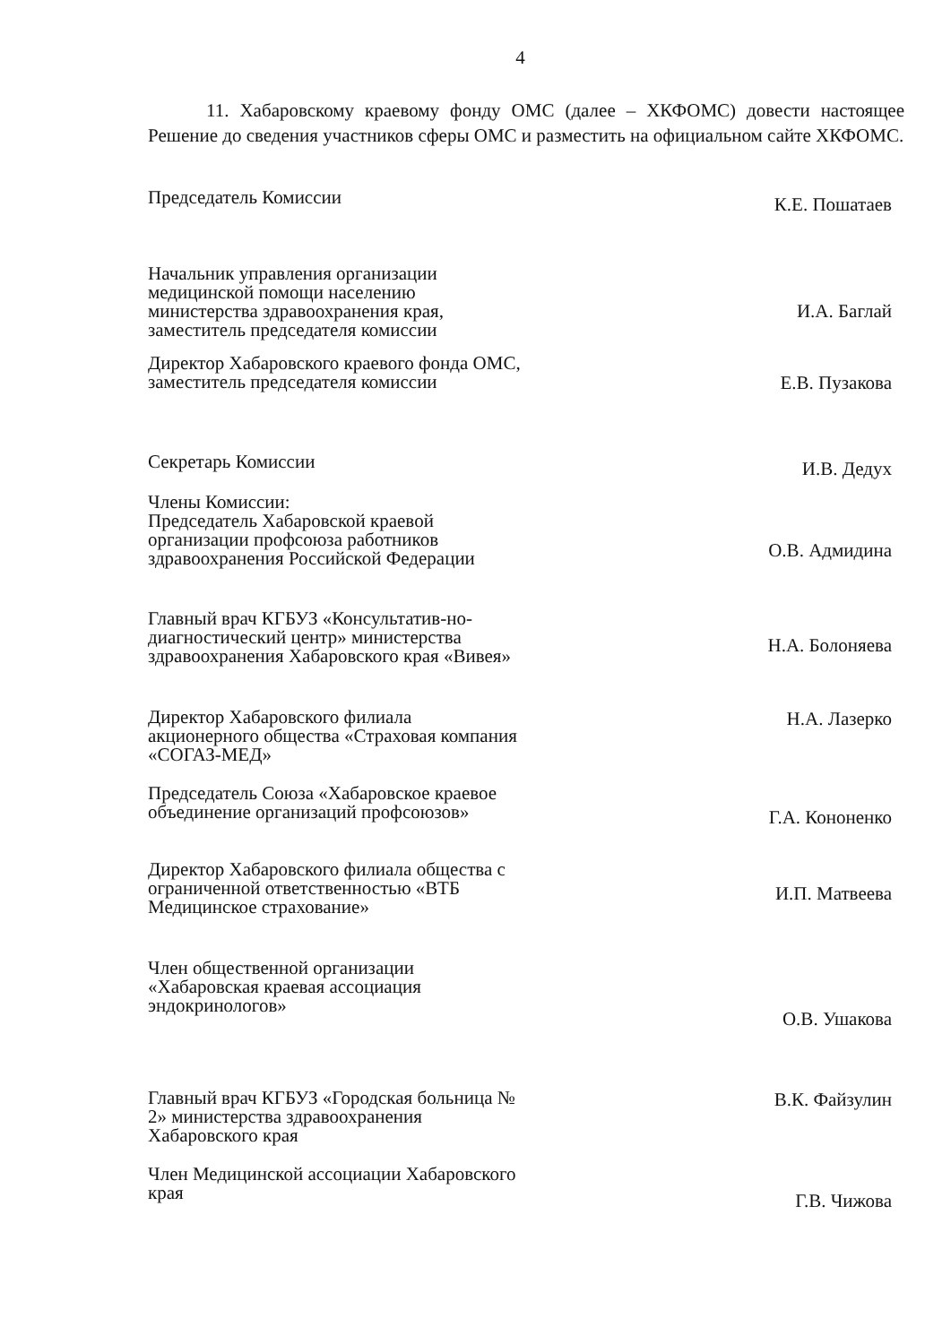4
11. Хабаровскому краевому фонду ОМС (далее – ХКФОМС) довести настоящее Решение до сведения участников сферы ОМС и разместить на официальном сайте ХКФОМС.
Председатель Комиссии
К.Е. Пошатаев
Начальник управления организации медицинской помощи населению министерства здравоохранения края, заместитель председателя комиссии
И.А. Баглай
Директор Хабаровского краевого фонда ОМС, заместитель председателя комиссии
Е.В. Пузакова
Секретарь Комиссии
И.В. Дедух
Члены Комиссии:
Председатель Хабаровской краевой организации профсоюза работников здравоохранения Российской Федерации
О.В. Адмидина
Главный врач КГБУЗ «Консультатив-но-диагностический центр» министерства здравоохранения Хабаровского края «Вивея»
Н.А. Болоняева
Директор Хабаровского филиала акционерного общества «Страховая компания «СОГАЗ-МЕД»
Н.А. Лазерко
Председатель Союза «Хабаровское краевое объединение организаций профсоюзов»
Г.А. Кононенко
Директор Хабаровского филиала общества с ограниченной ответственностью «ВТБ Медицинское страхование»
И.П. Матвеева
Член общественной организации «Хабаровская краевая ассоциация эндокринологов»
О.В. Ушакова
Главный врач КГБУЗ «Городская больница № 2» министерства здравоохранения Хабаровского края
В.К. Файзулин
Член Медицинской ассоциации Хабаровского края
Г.В. Чижова